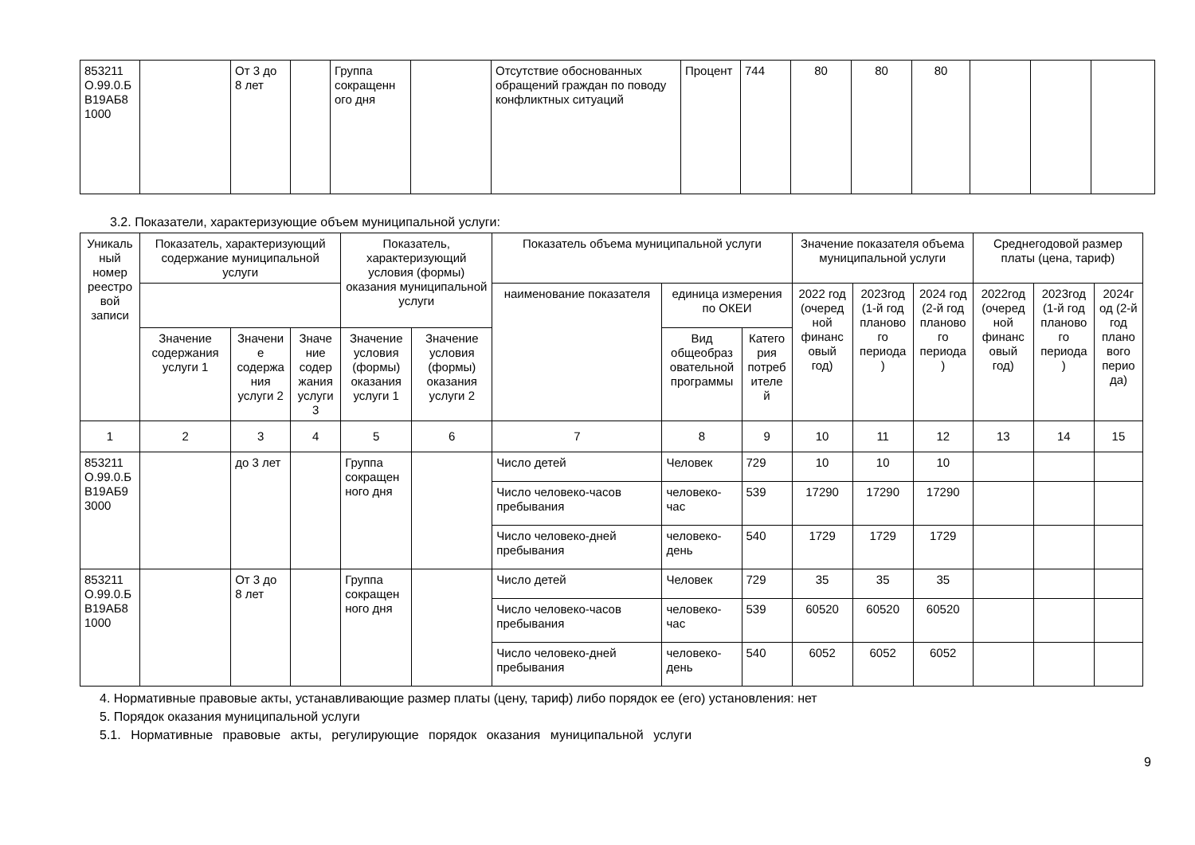| 853211 О.99.0.Б В19АБ8 1000 | | От 3 до 8 лет | | Группа сокращенн ого дня | | Отсутствие обоснованных обращений граждан по поводу конфликтных ситуаций | Процент | 744 | 80 | 80 | 80 | | | |
3.2. Показатели, характеризующие объем муниципальной услуги:
| Уникаль ный номер реестро вой записи | Показатель, характеризующий содержание муниципальной услуги | | | Показатель, характеризующий условия (формы) оказания муниципальной услуги | | Показатель объема муниципальной услуги | | | Значение показателя объема муниципальной услуги | | | Среднегодовой размер платы (цена, тариф) | | |
| --- | --- | --- | --- | --- | --- | --- | --- | --- | --- | --- | --- | --- | --- | --- |
| | | | | | | наименование показателя | единица измерения по ОКЕИ | | 2022 год (очеред ной финанс овый год) | 2023год (1-й год планово го периода ) | 2024 год (2-й год планово го периода ) | 2022год (очеред ной финанс овый год) | 2023год (1-й год планово го периода ) | 2024г од (2-й год плано вого перио да) |
| | Значение содержания услуги 1 | Значени е содержа ния услуги 2 | Значе ние содер жания услуги 3 | Значение условия (формы) оказания услуги 1 | Значение условия (формы) оказания услуги 2 | | Вид общеобраз овательной программы | Катего рия потреб ителе й | | | | | | |
| 1 | 2 | 3 | 4 | 5 | 6 | 7 | 8 | 9 | 10 | 11 | 12 | 13 | 14 | 15 |
| 853211 О.99.0.Б В19АБ9 3000 | | до 3 лет | | Группа сокращен ного дня | | Число детей | Человек | 729 | 10 | 10 | 10 | | | |
| | | | | | | Число человеко-часов пребывания | человеко-час | 539 | 17290 | 17290 | 17290 | | | |
| | | | | | | Число человеко-дней пребывания | человеко-день | 540 | 1729 | 1729 | 1729 | | | |
| 853211 О.99.0.Б В19АБ8 1000 | | От 3 до 8 лет | | Группа сокращен ного дня | | Число детей | Человек | 729 | 35 | 35 | 35 | | | |
| | | | | | | Число человеко-часов пребывания | человеко-час | 539 | 60520 | 60520 | 60520 | | | |
| | | | | | | Число человеко-дней пребывания | человеко-день | 540 | 6052 | 6052 | 6052 | | | |
4. Нормативные правовые акты, устанавливающие размер платы (цену, тариф) либо порядок ее (его) установления: нет
5. Порядок оказания муниципальной услуги
5.1. Нормативные правовые акты, регулирующие порядок оказания муниципальной услуги
9